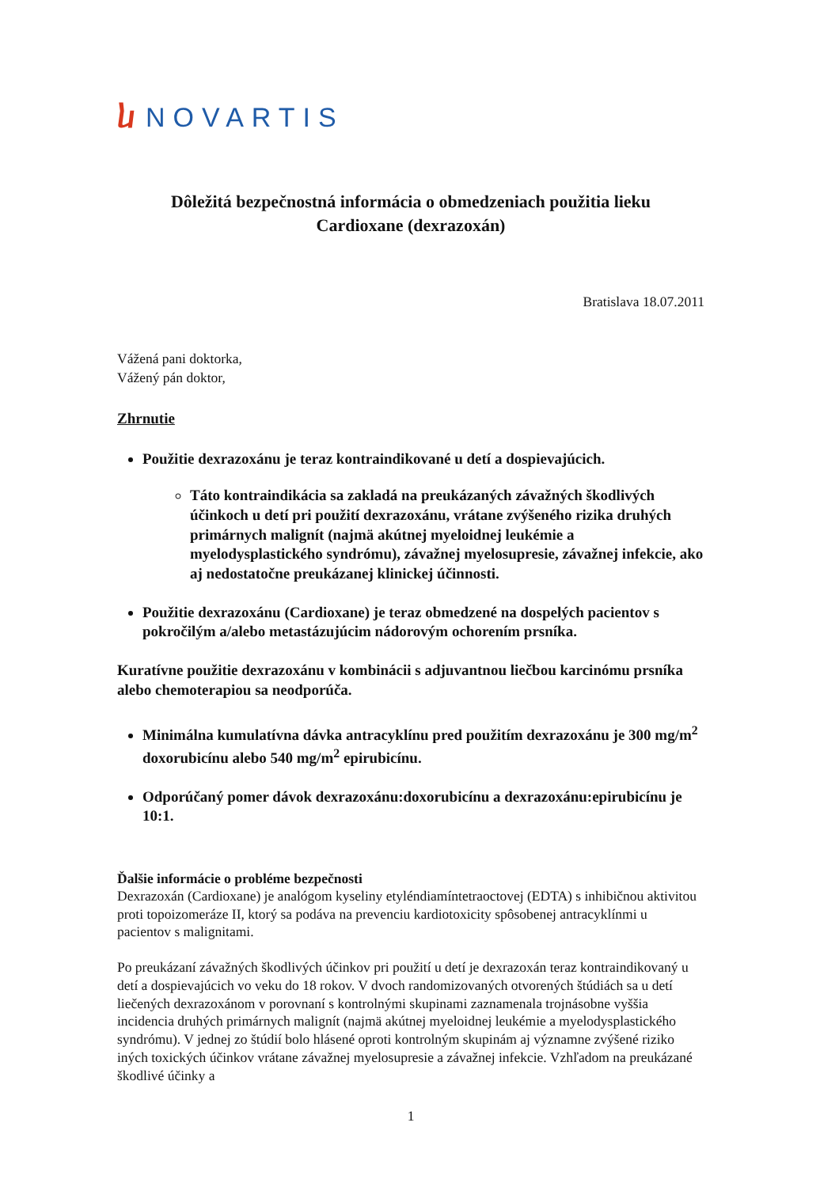ⴑ NOVARTIS
Dôležitá bezpečnostná informácia o obmedzeniach použitia lieku
Cardioxane (dexrazoxán)
Bratislava 18.07.2011
Vážená pani doktorka,
Vážený pán doktor,
Zhrnutie
Použitie dexrazoxánu je teraz kontraindikované u detí a dospievajúcich.
Táto kontraindikácia sa zakladá na preukázaných závažných škodlivých účinkoch u detí pri použití dexrazoxánu, vrátane zvýšeného rizika druhých primárnych malignít (najmä akútnej myeloidnej leukémie a myelodysplastického syndrómu), závažnej myelosupresie, závažnej infekcie, ako aj nedostatočne preukázanej klinickej účinnosti.
Použitie dexrazoxánu (Cardioxane) je teraz obmedzené na dospelých pacientov s pokročilým a/alebo metastázujúcim nádorovým ochorením prsníka.
Kuratívne použitie dexrazoxánu v kombinácii s adjuvantnou liečbou karcinómu prsníka alebo chemoterapiou sa neodporúča.
Minimálna kumulatívna dávka antracyklínu pred použitím dexrazoxánu je 300 mg/m<sup>2</sup> doxorubicínu alebo 540 mg/m<sup>2</sup> epirubicínu.
Odporúčaný pomer dávok dexrazoxánu:doxorubicínu a dexrazoxánu:epirubicínu je 10:1.
Ďalšie informácie o probléme bezpečnosti
Dexrazoxán (Cardioxane) je analógom kyseliny etyléndiamíntetraoctovej (EDTA) s inhibičnou aktivitou proti topoizomeráze II, ktorý sa podáva na prevenciu kardiotoxicity spôsobenej antracyklínmi u pacientov s malignitami.
Po preukázaní závažných škodlivých účinkov pri použití u detí je dexrazoxán teraz kontraindikovaný u detí a dospievajúcich vo veku do 18 rokov. V dvoch randomizovaných otvorených štúdiách sa u detí liečených dexrazoxánom v porovnaní s kontrolnými skupinami zaznamenala trojnásobne vyššia incidencia druhých primárnych malignít (najmä akútnej myeloidnej leukémie a myelodysplastického syndrómu). V jednej zo štúdií bolo hlásené oproti kontrolným skupinám aj významne zvýšené riziko iných toxických účinkov vrátane závažnej myelosupresie a závažnej infekcie. Vzhľadom na preukázané škodlivé účinky a
1